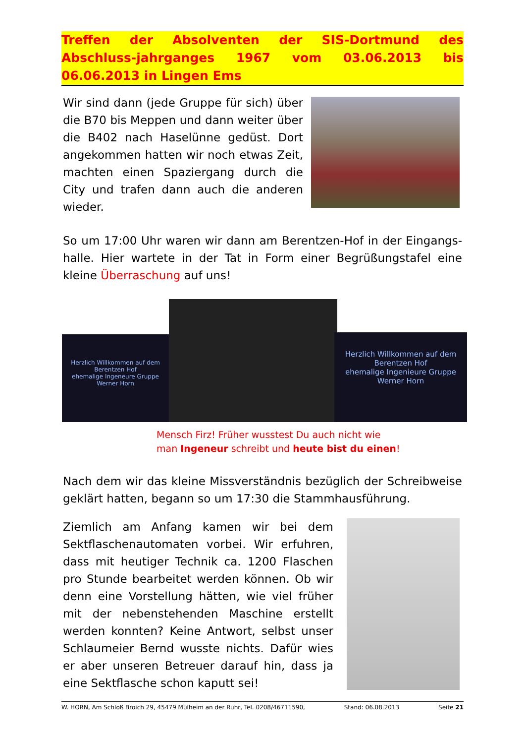Treffen der Absolventen der SIS-Dortmund des Abschluss-jahrganges 1967 vom 03.06.2013 bis 06.06.2013 in Lingen Ems
Wir sind dann (jede Gruppe für sich) über die B70 bis Meppen und dann weiter über die B402 nach Haselünne gedüst. Dort angekommen hatten wir noch etwas Zeit, machten einen Spaziergang durch die City und trafen dann auch die anderen wieder.
So um 17:00 Uhr waren wir dann am Berentzen-Hof in der Eingangs-halle. Hier wartete in der Tat in Form einer Begrüßungstafel eine kleine Überraschung auf uns!
Herzlich Willkommen auf dem Berentzen Hof
ehemalige Ingeneure Gruppe Werner Horn
Herzlich Willkommen auf dem Berentzen Hof
ehemalige Ingenieure Gruppe Werner Horn
Mensch Firz! Früher wusstest Du auch nicht wie
man Ingeneur schreibt und heute bist du einen!
Nach dem wir das kleine Missverständnis bezüglich der Schreibweise geklärt hatten, begann so um 17:30 die Stammhausführung.
Ziemlich am Anfang kamen wir bei dem Sektflaschenautomaten vorbei. Wir erfuhren, dass mit heutiger Technik ca. 1200 Flaschen pro Stunde bearbeitet werden können. Ob wir denn eine Vorstellung hätten, wie viel früher mit der nebenstehenden Maschine erstellt werden konnten? Keine Antwort, selbst unser Schlaumeier Bernd wusste nichts. Dafür wies er aber unseren Betreuer darauf hin, dass ja eine Sektflasche schon kaputt sei!
W. HORN, Am Schloß Broich 29, 45479 Mülheim an der Ruhr, Tel. 0208/46711590, Stand: 06.08.2013 Seite 21